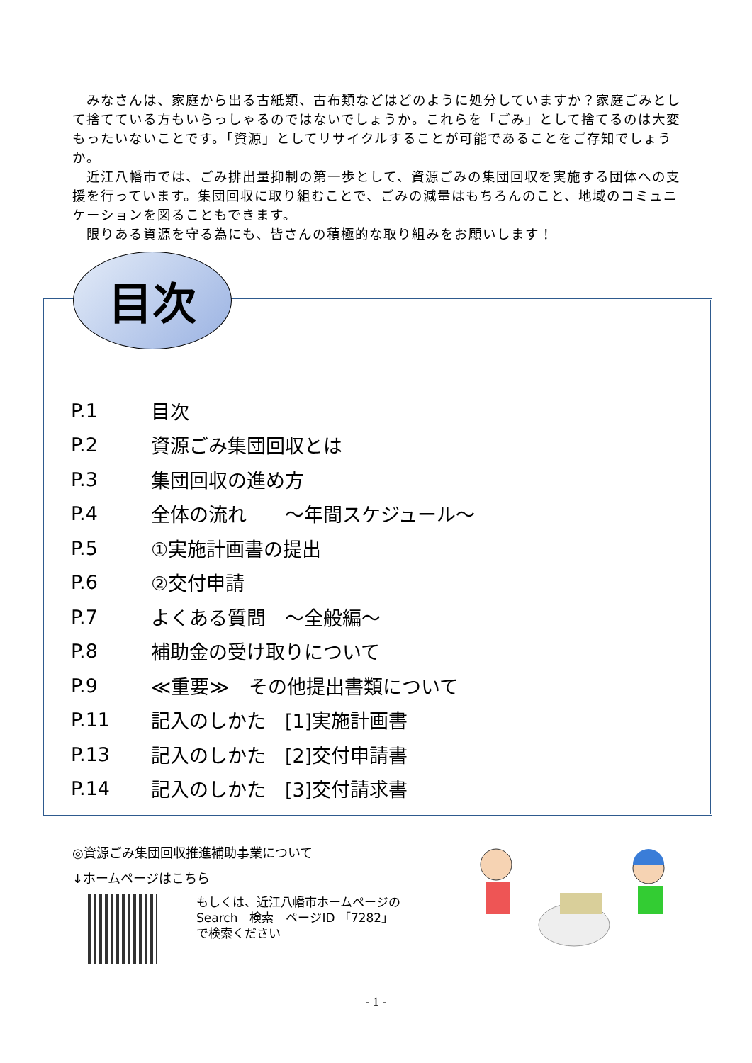みなさんは、家庭から出る古紙類、古布類などはどのように処分していますか？家庭ごみとして捨てている方もいらっしゃるのではないでしょうか。これらを「ごみ」として捨てるのは大変もったいないことです。「資源」としてリサイクルすることが可能であることをご存知でしょうか。
近江八幡市では、ごみ排出量抑制の第一歩として、資源ごみの集団回収を実施する団体への支援を行っています。集団回収に取り組むことで、ごみの減量はもちろんのこと、地域のコミュニケーションを図ることもできます。
限りある資源を守る為にも、皆さんの積極的な取り組みをお願いします！
目次
P.1 目次
P.2 資源ごみ集団回収とは
P.3 集団回収の進め方
P.4 全体の流れ　　～年間スケジュール～
P.5 ①実施計画書の提出
P.6 ②交付申請
P.7 よくある質問　～全般編～
P.8 補助金の受け取りについて
P.9 ≪重要≫　その他提出書類について
P.11 記入のしかた　[1]実施計画書
P.13 記入のしかた　[2]交付申請書
P.14 記入のしかた　[3]交付請求書
◎資源ごみ集団回収推進補助事業について
↓ホームページはこちら
もしくは、近江八幡市ホームページの
Search　検索　ページID 「7282」
で検索ください
- 1 -